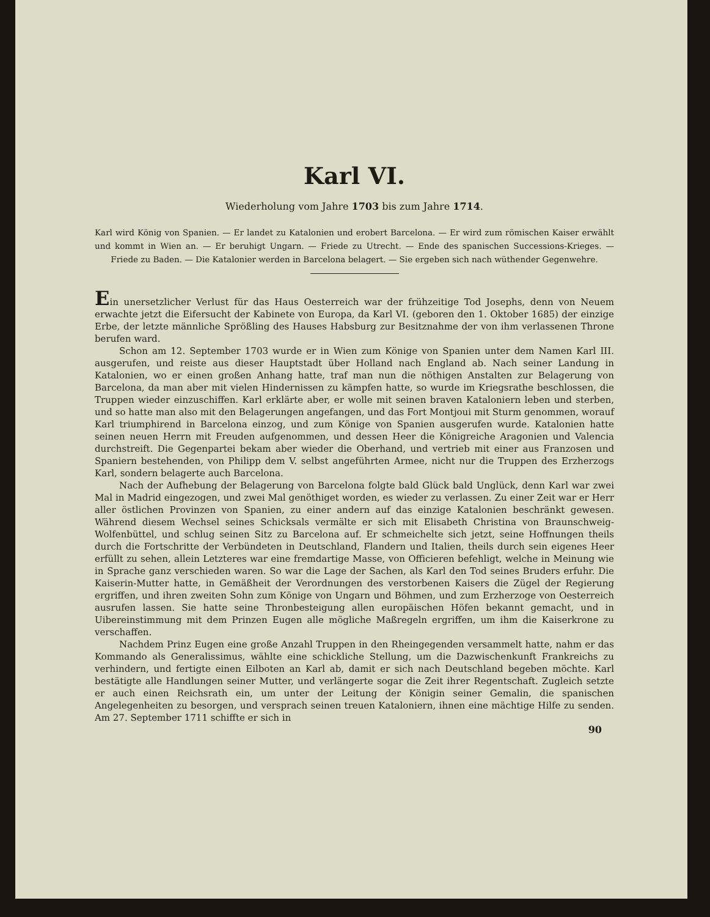Karl VI.
Wiederholung vom Jahre 1703 bis zum Jahre 1714.
Karl wird König von Spanien. — Er landet zu Katalonien und erobert Barcelona. — Er wird zum römischen Kaiser erwählt und kommt in Wien an. — Er beruhigt Ungarn. — Friede zu Utrecht. — Ende des spanischen Successions-Krieges. — Friede zu Baden. — Die Katalonier werden in Barcelona belagert. — Sie ergeben sich nach wüthender Gegenwehre.
Ein unersetzlicher Verlust für das Haus Oesterreich war der frühzeitige Tod Josephs, denn von Neuem erwachte jetzt die Eifersucht der Kabinete von Europa, da Karl VI. (geboren den 1. Oktober 1685) der einzige Erbe, der letzte männliche Sprößling des Hauses Habsburg zur Besitznahme der von ihm verlassenen Throne berufen ward.
Schon am 12. September 1703 wurde er in Wien zum Könige von Spanien unter dem Namen Karl III. ausgerufen, und reiste aus dieser Hauptstadt über Holland nach England ab. Nach seiner Landung in Katalonien, wo er einen großen Anhang hatte, traf man nun die nöthigen Anstalten zur Belagerung von Barcelona, da man aber mit vielen Hindernissen zu kämpfen hatte, so wurde im Kriegsrathe beschlossen, die Truppen wieder einzuschiffen. Karl erklärte aber, er wolle mit seinen braven Kataloniern leben und sterben, und so hatte man also mit den Belagerungen angefangen, und das Fort Montjoui mit Sturm genommen, worauf Karl triumphirend in Barcelona einzog, und zum Könige von Spanien ausgerufen wurde. Katalonien hatte seinen neuen Herrn mit Freuden aufgenommen, und dessen Heer die Königreiche Aragonien und Valencia durchstreift. Die Gegenpartei bekam aber wieder die Oberhand, und vertrieb mit einer aus Franzosen und Spaniern bestehenden, von Philipp dem V. selbst angeführten Armee, nicht nur die Truppen des Erzherzogs Karl, sondern belagerte auch Barcelona.
Nach der Aufhebung der Belagerung von Barcelona folgte bald Glück bald Unglück, denn Karl war zwei Mal in Madrid eingezogen, und zwei Mal genöthiget worden, es wieder zu verlassen. Zu einer Zeit war er Herr aller östlichen Provinzen von Spanien, zu einer andern auf das einzige Katalonien beschränkt gewesen. Während diesem Wechsel seines Schicksals vermälte er sich mit Elisabeth Christina von Braunschweig-Wolfenbüttel, und schlug seinen Sitz zu Barcelona auf. Er schmeichelte sich jetzt, seine Hoffnungen theils durch die Fortschritte der Verbündeten in Deutschland, Flandern und Italien, theils durch sein eigenes Heer erfüllt zu sehen, allein Letzteres war eine fremdartige Masse, von Officieren befehligt, welche in Meinung wie in Sprache ganz verschieden waren. So war die Lage der Sachen, als Karl den Tod seines Bruders erfuhr. Die Kaiserin-Mutter hatte, in Gemäßheit der Verordnungen des verstorbenen Kaisers die Zügel der Regierung ergriffen, und ihren zweiten Sohn zum Könige von Ungarn und Böhmen, und zum Erzherzoge von Oesterreich ausrufen lassen. Sie hatte seine Thronbesteigung allen europäischen Höfen bekannt gemacht, und in Uibereinstimmung mit dem Prinzen Eugen alle mögliche Maßregeln ergriffen, um ihm die Kaiserkrone zu verschaffen.
Nachdem Prinz Eugen eine große Anzahl Truppen in den Rheingegenden versammelt hatte, nahm er das Kommando als Generalissimus, wählte eine schickliche Stellung, um die Dazwischenkunft Frankreichs zu verhindern, und fertigte einen Eilboten an Karl ab, damit er sich nach Deutschland begeben möchte. Karl bestätigte alle Handlungen seiner Mutter, und verlängerte sogar die Zeit ihrer Regentschaft. Zugleich setzte er auch einen Reichsrath ein, um unter der Leitung der Königin seiner Gemalin, die spanischen Angelegenheiten zu besorgen, und versprach seinen treuen Kataloniern, ihnen eine mächtige Hilfe zu senden. Am 27. September 1711 schiffte er sich in
90